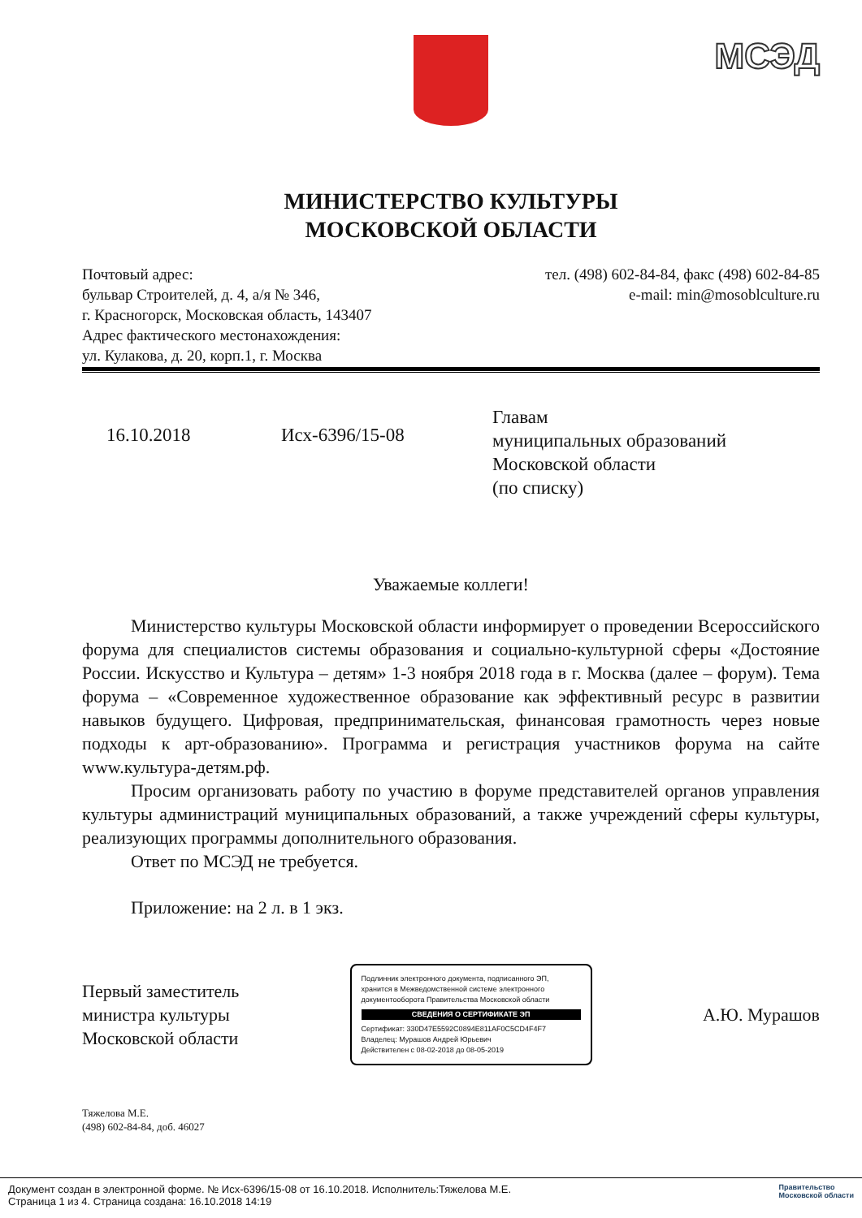МСЭД
МИНИСТЕРСТВО КУЛЬТУРЫ
МОСКОВСКОЙ ОБЛАСТИ
Почтовый адрес:
бульвар Строителей, д. 4, а/я № 346,
г. Красногорск, Московская область, 143407
Адрес фактического местонахождения:
ул. Кулакова, д. 20, корп.1, г. Москва
тел. (498) 602-84-84, факс (498) 602-84-85
e-mail: min@mosoblculture.ru
16.10.2018 Исх-6396/15-08
Главам
муниципальных образований
Московской области
(по списку)
Уважаемые коллеги!
Министерство культуры Московской области информирует о проведении Всероссийского форума для специалистов системы образования и социально-культурной сферы «Достояние России. Искусство и Культура – детям» 1-3 ноября 2018 года в г. Москва (далее – форум). Тема форума – «Современное художественное образование как эффективный ресурс в развитии навыков будущего. Цифровая, предпринимательская, финансовая грамотность через новые подходы к арт-образованию». Программа и регистрация участников форума на сайте www.культура-детям.рф.
Просим организовать работу по участию в форуме представителей органов управления культуры администраций муниципальных образований, а также учреждений сферы культуры, реализующих программы дополнительного образования.
Ответ по МСЭД не требуется.
Приложение: на 2 л. в 1 экз.
Первый заместитель
министра культуры
Московской области
Подлинник электронного документа, подписанного ЭП, хранится в Межведомственной системе электронного документооборота Правительства Московской области
СВЕДЕНИЯ О СЕРТИФИКАТЕ ЭП
Сертификат: 330D47E5592C0894E811AF0C5CD4F4F7
Владелец: Мурашов Андрей Юрьевич
Действителен с 08-02-2018 до 08-05-2019
А.Ю. Мурашов
Тяжелова М.Е.
(498) 602-84-84, доб. 46027
Документ создан в электронной форме. № Исх-6396/15-08 от 16.10.2018. Исполнитель:Тяжелова М.Е.
Страница 1 из 4. Страница создана: 16.10.2018 14:19
Правительство
Московской области